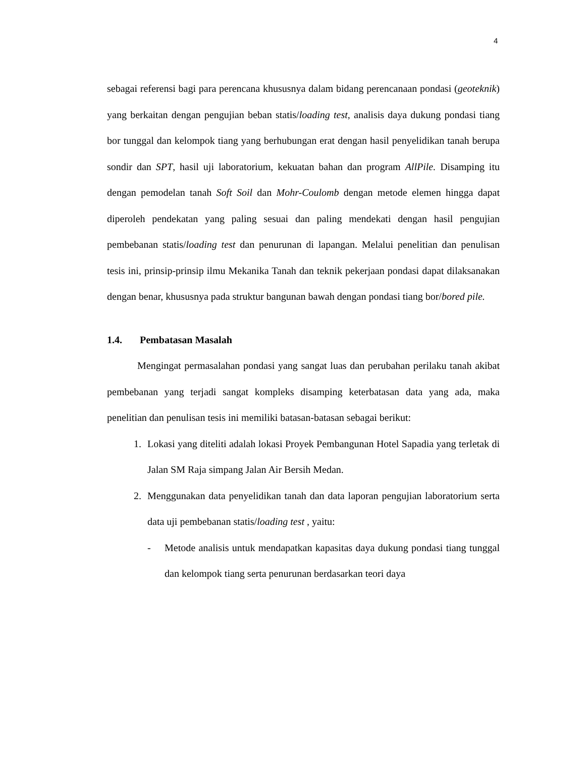4
sebagai referensi bagi para perencana khususnya dalam bidang perencanaan pondasi (geoteknik) yang berkaitan dengan pengujian beban statis/loading test, analisis daya dukung pondasi tiang bor tunggal dan kelompok tiang yang berhubungan erat dengan hasil penyelidikan tanah berupa sondir dan SPT, hasil uji laboratorium, kekuatan bahan dan program AllPile. Disamping itu dengan pemodelan tanah Soft Soil dan Mohr-Coulomb dengan metode elemen hingga dapat diperoleh pendekatan yang paling sesuai dan paling mendekati dengan hasil pengujian pembebanan statis/loading test dan penurunan di lapangan. Melalui penelitian dan penulisan tesis ini, prinsip-prinsip ilmu Mekanika Tanah dan teknik pekerjaan pondasi dapat dilaksanakan dengan benar, khususnya pada struktur bangunan bawah dengan pondasi tiang bor/bored pile.
1.4. Pembatasan Masalah
Mengingat permasalahan pondasi yang sangat luas dan perubahan perilaku tanah akibat pembebanan yang terjadi sangat kompleks disamping keterbatasan data yang ada, maka penelitian dan penulisan tesis ini memiliki batasan-batasan sebagai berikut:
1. Lokasi yang diteliti adalah lokasi Proyek Pembangunan Hotel Sapadia yang terletak di Jalan SM Raja simpang Jalan Air Bersih Medan.
2. Menggunakan data penyelidikan tanah dan data laporan pengujian laboratorium serta data uji pembebanan statis/loading test , yaitu:
- Metode analisis untuk mendapatkan kapasitas daya dukung pondasi tiang tunggal dan kelompok tiang serta penurunan berdasarkan teori daya